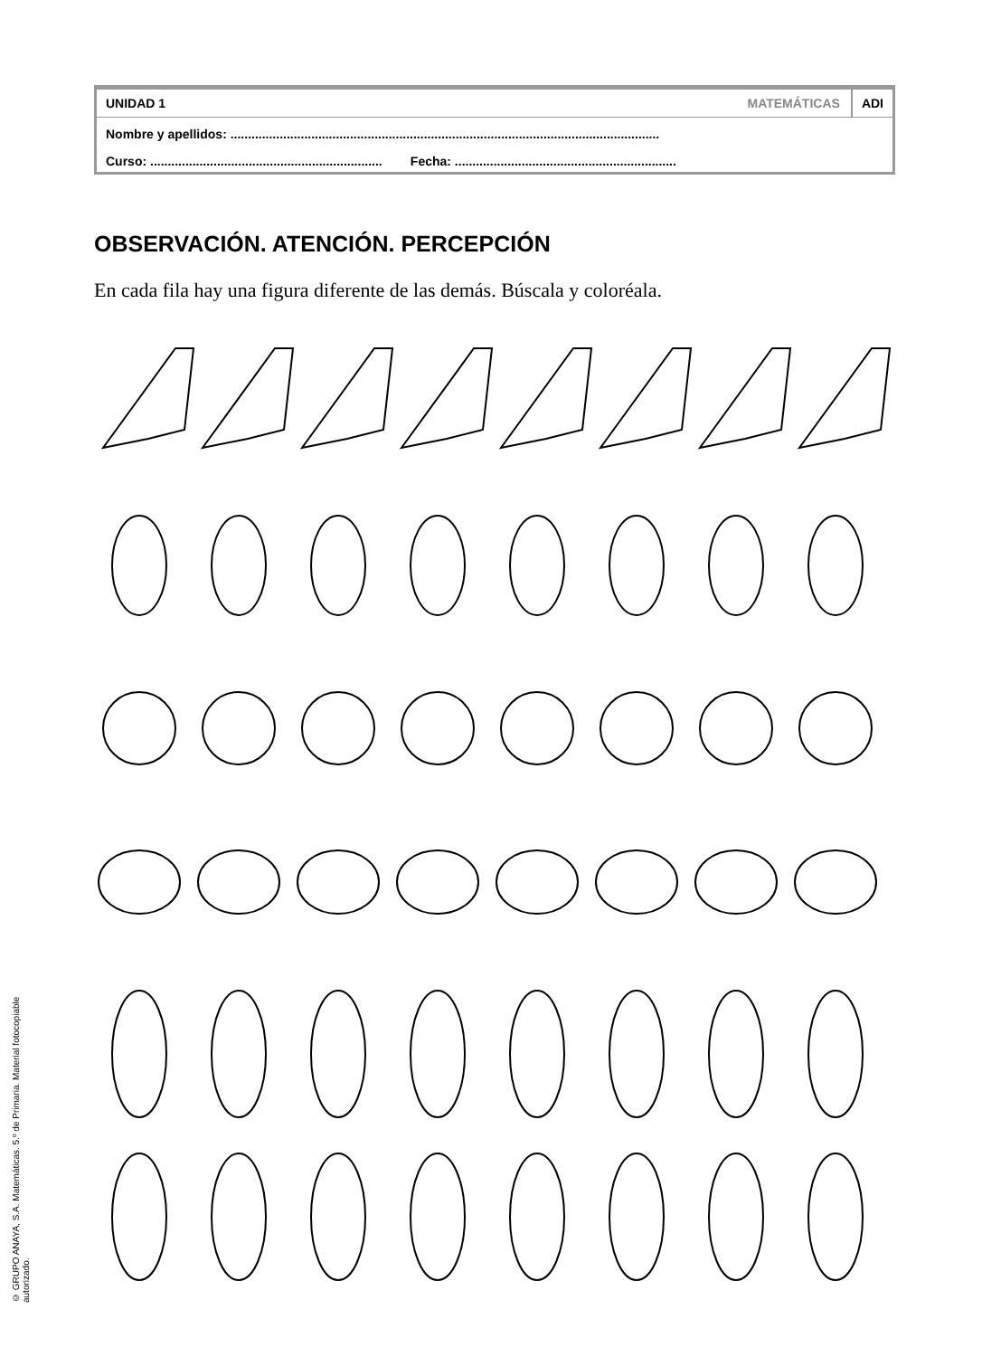UNIDAD 1 MATEMÁTICAS ADI
Nombre y apellidos: ..........................................................................................................................
Curso: .................................................................. Fecha: ...............................................................
OBSERVACIÓN. ATENCIÓN. PERCEPCIÓN
En cada fila hay una figura diferente de las demás. Búscala y coloréala.
© GRUPO ANAYA, S.A. Matemáticas. 5.º de Primaria. Material fotocopiable autorizado.